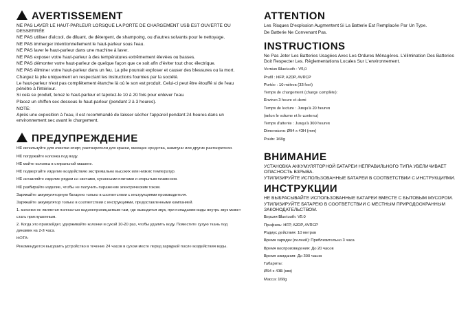AVERTISSEMENT
NE PAS LAVER LE HAUT-PARLEUR LORSQUE LA PORTE DE CHARGEMENT USB EST OUVERTE OU DESSERRÉE
NE PAS utiliser d'alcool, de diluant, de détergent, de shampoing, ou d'autres solvants pour le nettoyage.
NE PAS immerger intentionnellement le haut-parleur sous l'eau.
NE PAS laver le haut-parleur dans une machine à laver.
NE PAS exposer votre haut-parleur à des températures extrêmement élevées ou basses.
NE PAS démonter votre haut-parleur de quelque façon que ce soit afin d'éviter tout choc électrique.
NE PAS éliminer votre haut-parleur dans un feu. La pile pourrait exploser et causer des blessures ou la mort.
Chargez la pile uniquement en respectant les instructions fournies par la société.
Le haut-parleur n'est pas complètement étanche là où le son est produit. Celui-ci peut être étouffé si de l'eau pénètre à l'intérieur.
Si cela se produit, tenez le haut-parleur et tapotez-le 10 à 20 fois pour enlever l'eau.
Placez un chiffon sec dessous le haut-parleur (pendant 2 à 3 heures).
NOTE:
Après une exposition à l'eau, il est recommandé de laisser sécher l'appareil pendant 24 heures dans un environnement sec avant le chargement.
ПРЕДУПРЕЖДЕНИЕ
НЕ используйте для очистки спирт, растворители для краски, моющие средства, шампуни или другие растворители.
НЕ погружайте колонка под воду.
НЕ мойте колонка в стиральной машине.
НЕ подвергайте изделие воздействию экстремально высоких или низких температур.
НЕ оставляйте изделие рядом со свечами, кухонными плитами и открытым пламенем.
НЕ разбирайте изделие, чтобы не получить поражение электрическим током.
Заряжайте аккумуляторную батарею только в соответствии с инструкциями производителя.
Заряжайте аккумулятор только в соответствии с инструкциями, предоставленными компанией.
1. колонки не является полностью водонепроницаемым там, где выводится звук, при попадании воды внутрь звук может стать приглушенным.
2. Когда это произойдет, удерживайте колонки и сухой 10-20 раз, чтобы удалить воду. Поместите сухую ткань под динамик на 2-3 часа.
НОТА:
Рекомендуется высушить устройство в течение 24 часов в сухом месте перед зарядкой после воздействия воды.
ATTENTION
Les Risques D'explosion Augmentent Si La Batterie Est Remplacée Par Un Type.
De Batterie Ne Convenant Pas.
INSTRUCTIONS
Ne Pas Jeter Les Batteries Usagées Avec Les Ordures Ménagères. L'élimination Des Batteries Doit Respecter Les. Réglementations Locales Sur L'environnement.
Version Bluetooth : V5,0
Profil : HFP, A2DP, AVRCP
Portée : 10 mètres (33 feet)
Temps de chargement (charge complète):
Environ 3 heure et demi
Temps de lecture : Jusqu'à 20 heures
(selon le volume et le contenu)
Temps d'attente : Jusqu'à 300 heures
Dimensions: Ø94 x 43H (mm)
Poids: 168g
ВНИМАНИЕ
УСТАНОВКА АККУМУЛЯТОРНОЙ БАТАРЕИ НЕПРАВИЛЬНОГО ТИПА УВЕЛИЧИВАЕТ ОПАСНОСТЬ ВЗРЫВА.
УТИЛИЗИРУЙТЕ ИСПОЛЬЗОВАННЫЕ БАТАРЕИ В СООТВЕТСТВИИ С ИНСТРУКЦИЯМИ.
ИНСТРУКЦИИ
НЕ ВЫБРАСЫВАЙТЕ ИСПОЛЬЗОВАННЫЕ БАТАРЕИ ВМЕСТЕ С БЫТОВЫМ МУСОРОМ.
УТИЛИЗИРУЙТЕ БАТАРЕЮ В СООТВЕТСТВИИ С МЕСТНЫМ ПРИРОДООХРАННЫМ ЗАКОНОДАТЕЛЬСТВОМ.
Версия Bluetooth: V5.0
Профиль: HFP, A2DP, AVRCP
Радиус действия: 10 метров
Время зарядки (полной): Приблизительно 3 часа
Время воспроизведения: До 20 часов
Время ожидания: До 300 часов
Габариты:
Ø94 x 43В (мм)
Масса: 168g